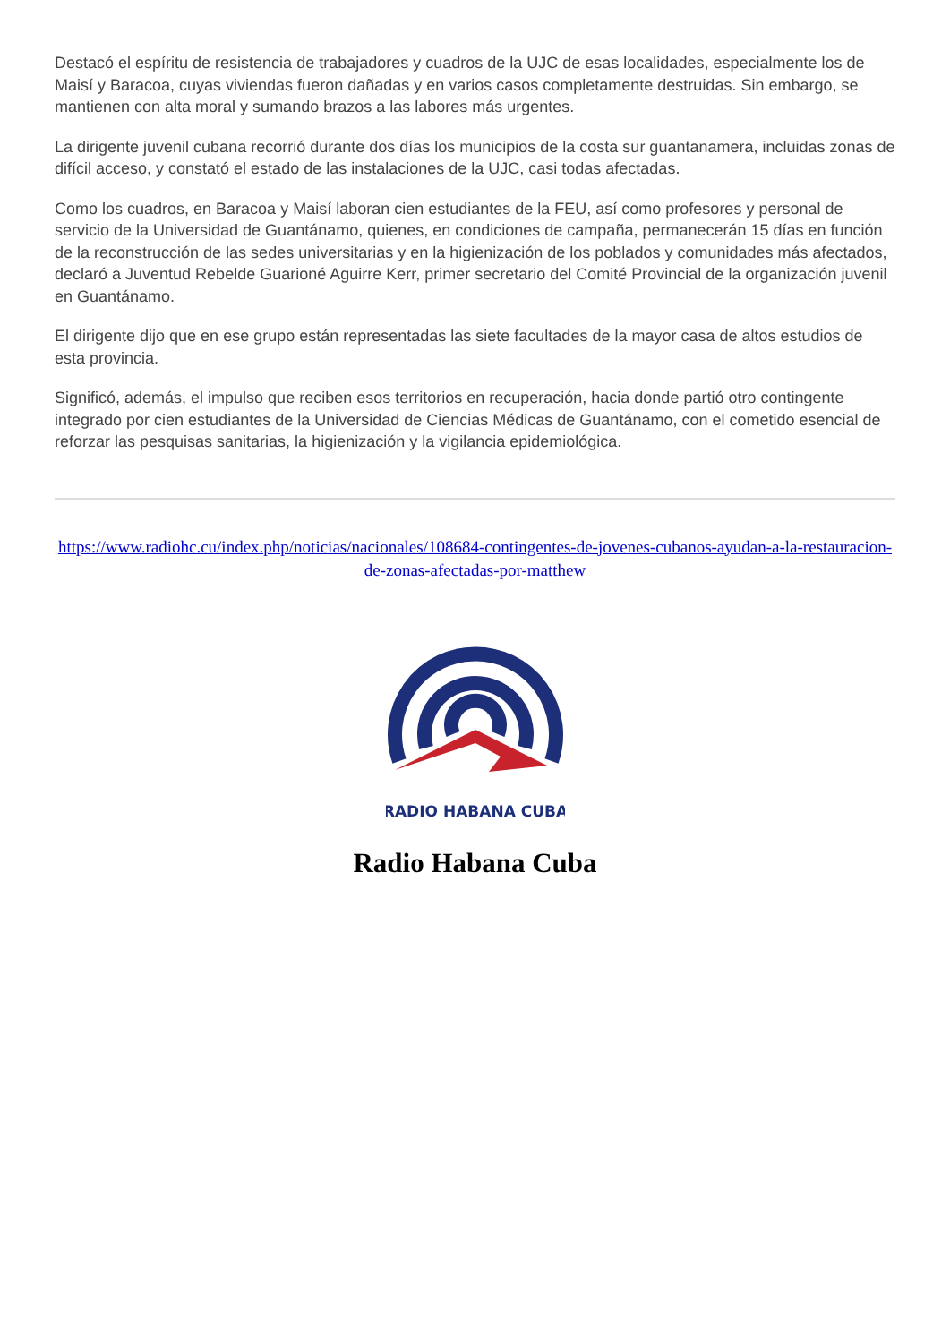Destacó el espíritu de resistencia de trabajadores y cuadros de la UJC de esas localidades, especialmente los de Maisí y Baracoa, cuyas viviendas fueron dañadas y en varios casos completamente destruidas. Sin embargo, se mantienen con alta moral y sumando brazos a las labores más urgentes.
La dirigente juvenil cubana recorrió durante dos días los municipios de la costa sur guantanamera, incluidas zonas de difícil acceso, y constató el estado de las instalaciones de la UJC, casi todas afectadas.
Como los cuadros, en Baracoa y Maisí laboran cien estudiantes de la FEU, así como profesores y personal de servicio de la Universidad de Guantánamo, quienes, en condiciones de campaña, permanecerán 15 días en función de la reconstrucción de las sedes universitarias y en la higienización de los poblados y comunidades más afectados, declaró a Juventud Rebelde Guarioné Aguirre Kerr, primer secretario del Comité Provincial de la organización juvenil en Guantánamo.
El dirigente dijo que en ese grupo están representadas las siete facultades de la mayor casa de altos estudios de esta provincia.
Significó, además, el impulso que reciben esos territorios en recuperación, hacia donde partió otro contingente integrado por cien estudiantes de la Universidad de Ciencias Médicas de Guantánamo, con el cometido esencial de reforzar las pesquisas sanitarias, la higienización y la vigilancia epidemiológica.
https://www.radiohc.cu/index.php/noticias/nacionales/108684-contingentes-de-jovenes-cubanos-ayudan-a-la-restauracion-de-zonas-afectadas-por-matthew
RADIO HABANA CUBA
Radio Habana Cuba